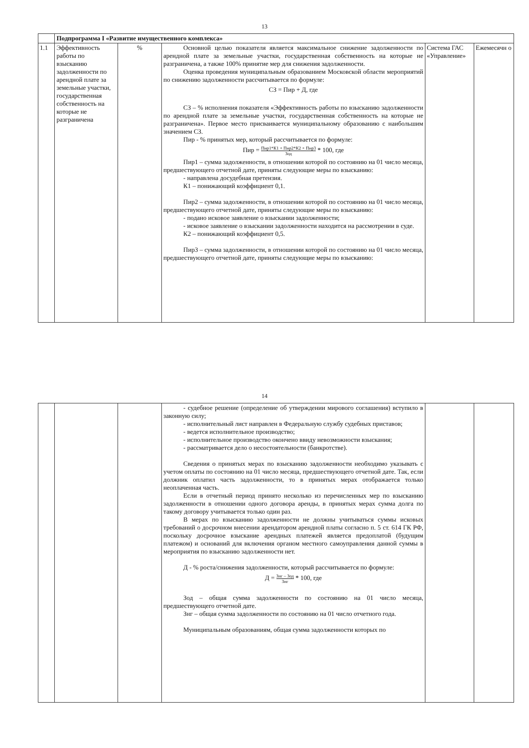13
| | Подпрограмма I «Развитие имущественного комплекса» | | | | |
| 1.1 | Эффективность работы по взысканию задолженности по арендной плате за земельные участки, государственная собственность на которые не разграничена | % | Основной целью показателя является максимальное снижение задолженности по арендной плате за земельные участки, государственная собственность на которые не разграничена, а также 100% принятие мер для снижения задолженности. Оценка проведения муниципальным образованием Московской области мероприятий по снижению задолженности рассчитывается по формуле: СЗ = Пир + Д, где СЗ – % исполнения показателя «Эффективность работы по взысканию задолженности по арендной плате за земельные участки, государственная собственность на которые не разграничена». Первое место присваивается муниципальному образованию с наибольшим значением СЗ. Пир - % принятых мер, который рассчитывается по формуле: Пир = Пир1*К1 + Пир2*К2 + Пир3 Зод * 100, где Пир1 – сумма задолженности, в отношении которой по состоянию на 01 число месяца, предшествующего отчетной дате, приняты следующие меры по взысканию: - направлена досудебная претензия. К1 – понижающий коэффициент 0,1. Пир2 – сумма задолженности, в отношении которой по состоянию на 01 число месяца, предшествующего отчетной дате, приняты следующие меры по взысканию: - подано исковое заявление о взыскании задолженности; - исковое заявление о взыскании задолженности находится на рассмотрении в суде. К2 – понижающий коэффициент 0,5. Пир3 – сумма задолженности, в отношении которой по состоянию на 01 число месяца, предшествующего отчетной дате, приняты следующие меры по взысканию: | Система ГАС «Управление» | Ежемесячн о |
14
| | | | - судебное решение (определение об утверждении мирового соглашения) вступило в законную силу; - исполнительный лист направлен в Федеральную службу судебных приставов; - ведется исполнительное производство; - исполнительное производство окончено ввиду невозможности взыскания; - рассматривается дело о несостоятельности (банкротстве). Сведения о принятых мерах по взысканию задолженности необходимо указывать с учетом оплаты по состоянию на 01 число месяца, предшествующего отчетной дате. Так, если должник оплатил часть задолженности, то в принятых мерах отображается только неоплаченная часть. Если в отчетный период принято несколько из перечисленных мер по взысканию задолженности в отношении одного договора аренды, в принятых мерах сумма долга по такому договору учитывается только один раз. В мерах по взысканию задолженности не должны учитываться суммы исковых требований о досрочном внесении арендатором арендной платы согласно п. 5 ст. 614 ГК РФ, поскольку досрочное взыскание арендных платежей является предоплатой (будущим платежом) и оснований для включения органом местного самоуправления данной суммы в мероприятия по взысканию задолженности нет. Д - % роста/снижения задолженности, который рассчитывается по формуле: Д = Знг – Зод Знг * 100, где Зод – общая сумма задолженности по состоянию на 01 число месяца, предшествующего отчетной дате. Знг – общая сумма задолженности по состоянию на 01 число отчетного года. Муниципальным образованиям, общая сумма задолженности которых по | | |